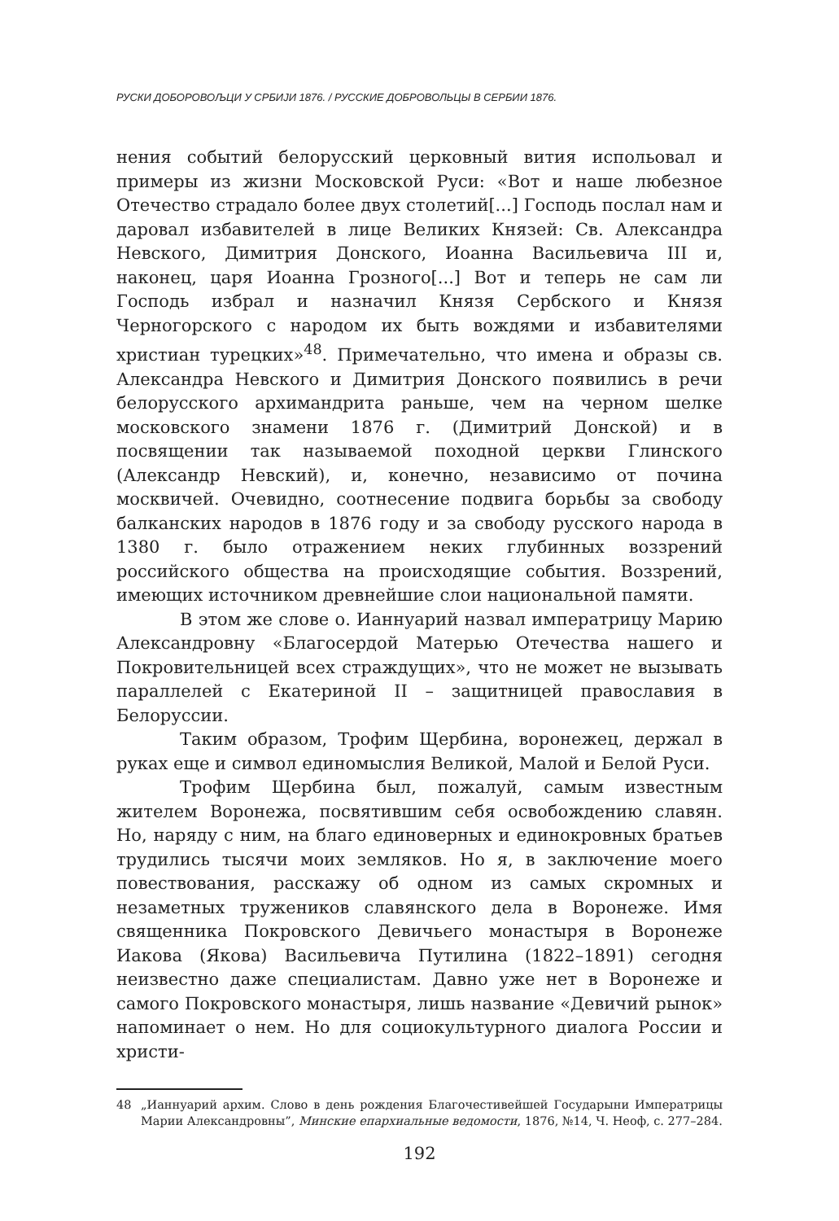РУСКИ ДОБОРОВОЉЦИ У СРБИЈИ 1876. / РУССКИЕ ДОБРОВОЛЬЦЫ В СЕРБИИ 1876.
нения событий белорусский церковный вития испольовал и примеры из жизни Московской Руси: «Вот и наше любезное Отечество страдало более двух столетий[...] Господь послал нам и даровал избавителей в лице Великих Князей: Св. Александра Невского, Димитрия Донского, Иоанна Васильевича III и, наконец, царя Иоанна Грозного[...] Вот и теперь не сам ли Господь избрал и назначил Князя Сербского и Князя Черногорского с народом их быть вождями и избавителями христиан турецких»<sup>48</sup>. Примечательно, что имена и образы св. Александра Невского и Димитрия Донского появились в речи белорусского архимандрита раньше, чем на черном шелке московского знамени 1876 г. (Димитрий Донской) и в посвящении так называемой походной церкви Глинского (Александр Невский), и, конечно, независимо от почина москвичей. Очевидно, соотнесение подвига борьбы за свободу балканских народов в 1876 году и за свободу русского народа в 1380 г. было отражением неких глубинных воззрений российского общества на происходящие события. Воззрений, имеющих источником древнейшие слои национальной памяти.
В этом же слове о. Ианнуарий назвал императрицу Марию Александровну «Благосердой Матерью Отечества нашего и Покровительницей всех страждущих», что не может не вызывать параллелей с Екатериной II – защитницей православия в Белоруссии.
Таким образом, Трофим Щербина, воронежец, держал в руках еще и символ единомыслия Великой, Малой и Белой Руси.
Трофим Щербина был, пожалуй, самым известным жителем Воронежа, посвятившим себя освобождению славян. Но, наряду с ним, на благо единоверных и единокровных братьев трудились тысячи моих земляков. Но я, в заключение моего повествования, расскажу об одном из самых скромных и незаметных тружеников славянского дела в Воронеже. Имя священника Покровского Девичьего монастыря в Воронеже Иакова (Якова) Васильевича Путилина (1822–1891) сегодня неизвестно даже специалистам. Давно уже нет в Воронеже и самого Покровского монастыря, лишь название «Девичий рынок» напоминает о нем. Но для социокультурного диалога России и христи-
48 „Ианнуарий архим. Слово в день рождения Благочестивейшей Государыни Императрицы Марии Александровны”, Минские епархиальные ведомости, 1876, №14, Ч. Неоф, с. 277–284.
192